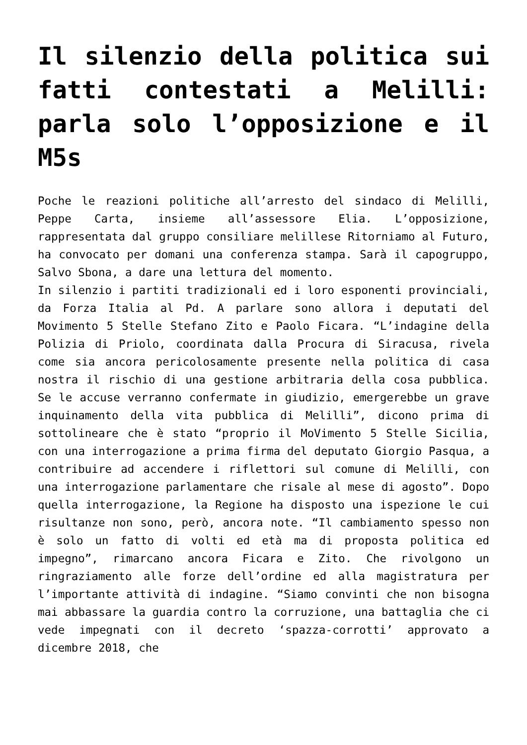Il silenzio della politica sui fatti contestati a Melilli: parla solo l’opposizione e il M5s
Poche le reazioni politiche all’arresto del sindaco di Melilli, Peppe Carta, insieme all’assessore Elia. L’opposizione, rappresentata dal gruppo consiliare melillese Ritorniamo al Futuro, ha convocato per domani una conferenza stampa. Sarà il capogruppo, Salvo Sbona, a dare una lettura del momento.
In silenzio i partiti tradizionali ed i loro esponenti provinciali, da Forza Italia al Pd. A parlare sono allora i deputati del Movimento 5 Stelle Stefano Zito e Paolo Ficara. “L’indagine della Polizia di Priolo, coordinata dalla Procura di Siracusa, rivela come sia ancora pericolosamente presente nella politica di casa nostra il rischio di una gestione arbitraria della cosa pubblica. Se le accuse verranno confermate in giudizio, emergerebbe un grave inquinamento della vita pubblica di Melilli”, dicono prima di sottolineare che è stato “proprio il MoVimento 5 Stelle Sicilia, con una interrogazione a prima firma del deputato Giorgio Pasqua, a contribuire ad accendere i riflettori sul comune di Melilli, con una interrogazione parlamentare che risale al mese di agosto”. Dopo quella interrogazione, la Regione ha disposto una ispezione le cui risultanze non sono, però, ancora note. “Il cambiamento spesso non è solo un fatto di volti ed età ma di proposta politica ed impegno”, rimarcano ancora Ficara e Zito. Che rivolgono un ringraziamento alle forze dell’ordine ed alla magistratura per l’importante attività di indagine. “Siamo convinti che non bisogna mai abbassare la guardia contro la corruzione, una battaglia che ci vede impegnati con il decreto ‘spazza-corrotti’ approvato a dicembre 2018, che